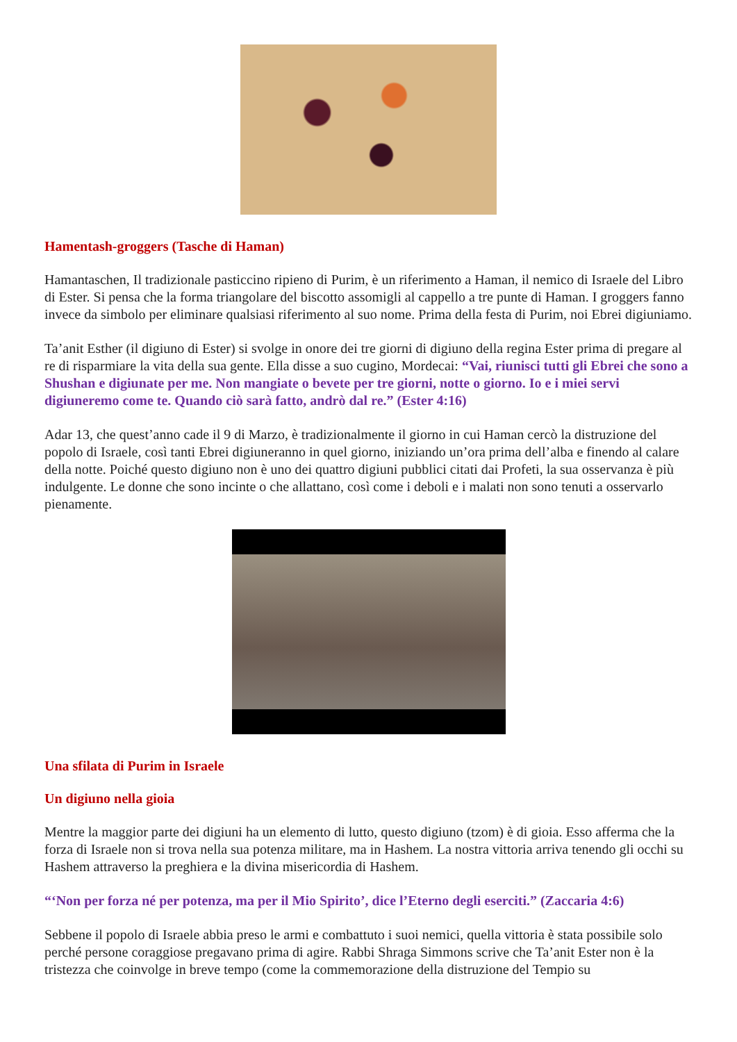Hamentash-groggers (Tasche di Haman)
Hamantaschen, Il tradizionale pasticcino ripieno di Purim, è un riferimento a Haman, il nemico di Israele del Libro di Ester. Si pensa che la forma triangolare del biscotto assomigli al cappello a tre punte di Haman. I groggers fanno invece da simbolo per eliminare qualsiasi riferimento al suo nome. Prima della festa di Purim, noi Ebrei digiuniamo.
Ta’anit Esther (il digiuno di Ester) si svolge in onore dei tre giorni di digiuno della regina Ester prima di pregare al re di risparmiare la vita della sua gente. Ella disse a suo cugino, Mordecai: “Vai, riunisci tutti gli Ebrei che sono a Shushan e digiunate per me. Non mangiate o bevete per tre giorni, notte o giorno. Io e i miei servi digiuneremo come te. Quando ciò sarà fatto, andrò dal re.” (Ester 4:16)
Adar 13, che quest’anno cade il 9 di Marzo, è tradizionalmente il giorno in cui Haman cercò la distruzione del popolo di Israele, così tanti Ebrei digiuneranno in quel giorno, iniziando un’ora prima dell’alba e finendo al calare della notte. Poiché questo digiuno non è uno dei quattro digiuni pubblici citati dai Profeti, la sua osservanza è più indulgente. Le donne che sono incinte o che allattano, così come i deboli e i malati non sono tenuti a osservarlo pienamente.
Una sfilata di Purim in Israele
Un digiuno nella gioia
Mentre la maggior parte dei digiuni ha un elemento di lutto, questo digiuno (tzom) è di gioia. Esso afferma che la forza di Israele non si trova nella sua potenza militare, ma in Hashem. La nostra vittoria arriva tenendo gli occhi su Hashem attraverso la preghiera e la divina misericordia di Hashem.
“‘Non per forza né per potenza, ma per il Mio Spirito’, dice l’Eterno degli eserciti.” (Zaccaria 4:6)
Sebbene il popolo di Israele abbia preso le armi e combattuto i suoi nemici, quella vittoria è stata possibile solo perché persone coraggiose pregavano prima di agire. Rabbi Shraga Simmons scrive che Ta’anit Ester non è la tristezza che coinvolge in breve tempo (come la commemorazione della distruzione del Tempio su